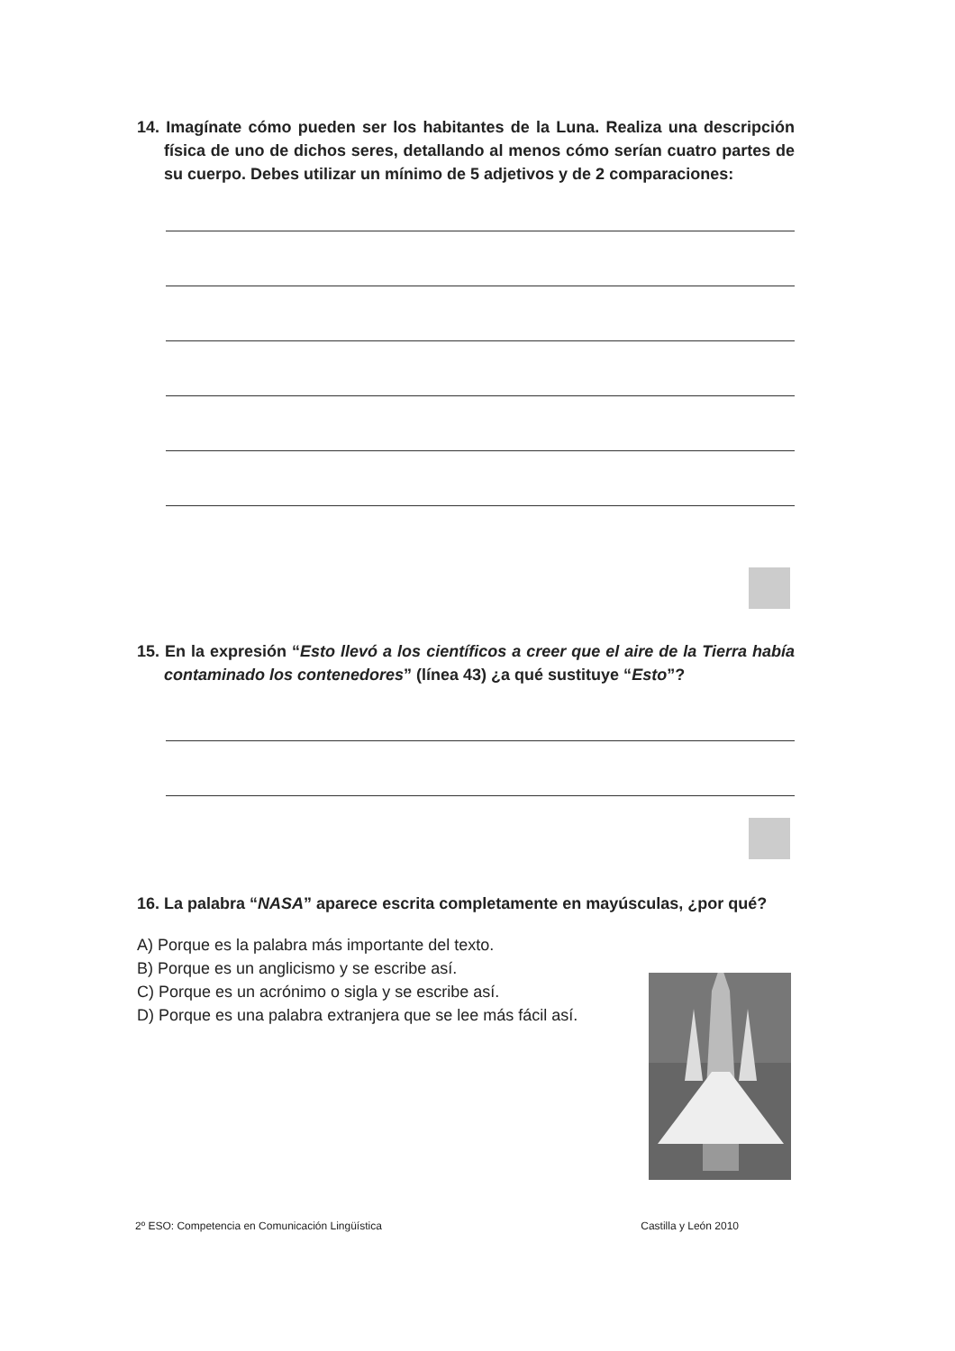14. Imagínate cómo pueden ser los habitantes de la Luna. Realiza una descripción física de uno de dichos seres, detallando al menos cómo serían cuatro partes de su cuerpo. Debes utilizar un mínimo de 5 adjetivos y de 2 comparaciones:
15. En la expresión “Esto llevó a los científicos a creer que el aire de la Tierra había contaminado los contenedores” (línea 43) ¿a qué sustituye “Esto”?
16. La palabra “NASA” aparece escrita completamente en mayúsculas, ¿por qué?
A) Porque es la palabra más importante del texto.
B) Porque es un anglicismo y se escribe así.
C) Porque es un acrónimo o sigla y se escribe así.
D) Porque es una palabra extranjera que se lee más fácil así.
2º ESO: Competencia en Comunicación Lingüística Castilla y León 2010